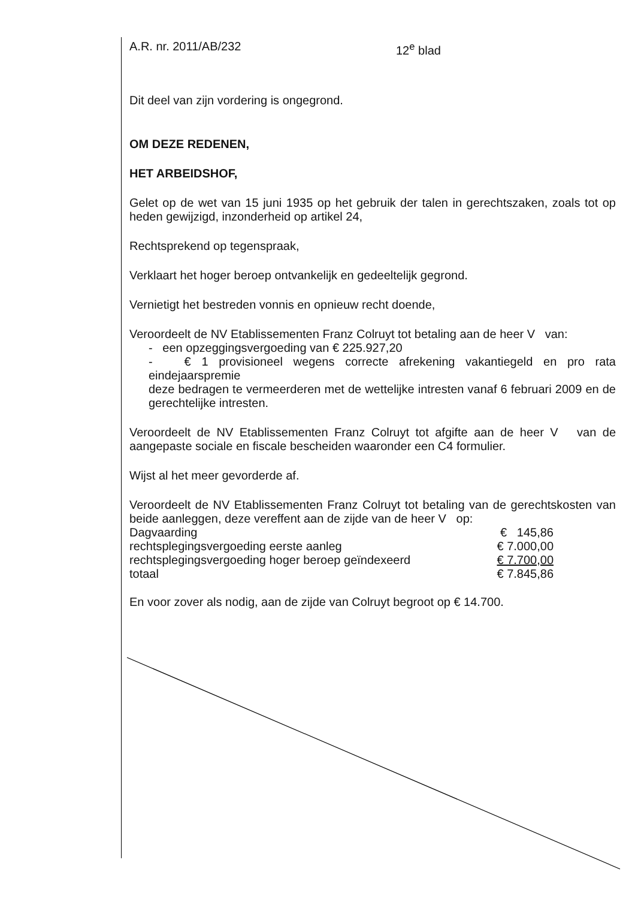A.R. nr. 2011/AB/232 12<sup>e</sup> blad
Dit deel van zijn vordering is ongegrond.
OM DEZE REDENEN,
HET ARBEIDSHOF,
Gelet op de wet van 15 juni 1935 op het gebruik der talen in gerechtszaken, zoals tot op heden gewijzigd, inzonderheid op artikel 24,
Rechtsprekend op tegenspraak,
Verklaart het hoger beroep ontvankelijk en gedeeltelijk gegrond.
Vernietigt het bestreden vonnis en opnieuw recht doende,
Veroordeelt de NV Etablissementen Franz Colruyt tot betaling aan de heer V van:
- een opzeggingsvergoeding van € 225.927,20
- € 1 provisioneel wegens correcte afrekening vakantiegeld en pro rata eindejaarspremie
deze bedragen te vermeerderen met de wettelijke intresten vanaf 6 februari 2009 en de gerechtelijke intresten.
Veroordeelt de NV Etablissementen Franz Colruyt tot afgifte aan de heer V van de aangepaste sociale en fiscale bescheiden waaronder een C4 formulier.
Wijst al het meer gevorderde af.
Veroordeelt de NV Etablissementen Franz Colruyt tot betaling van de gerechtskosten van beide aanleggen, deze vereffent aan de zijde van de heer V op:
| Dagvaarding | € 145,86 |
| rechtsplegingsvergoeding eerste aanleg | € 7.000,00 |
| rechtsplegingsvergoeding hoger beroep geïndexeerd | € 7.700,00 |
| totaal | € 7.845,86 |
En voor zover als nodig, aan de zijde van Colruyt begroot op € 14.700.